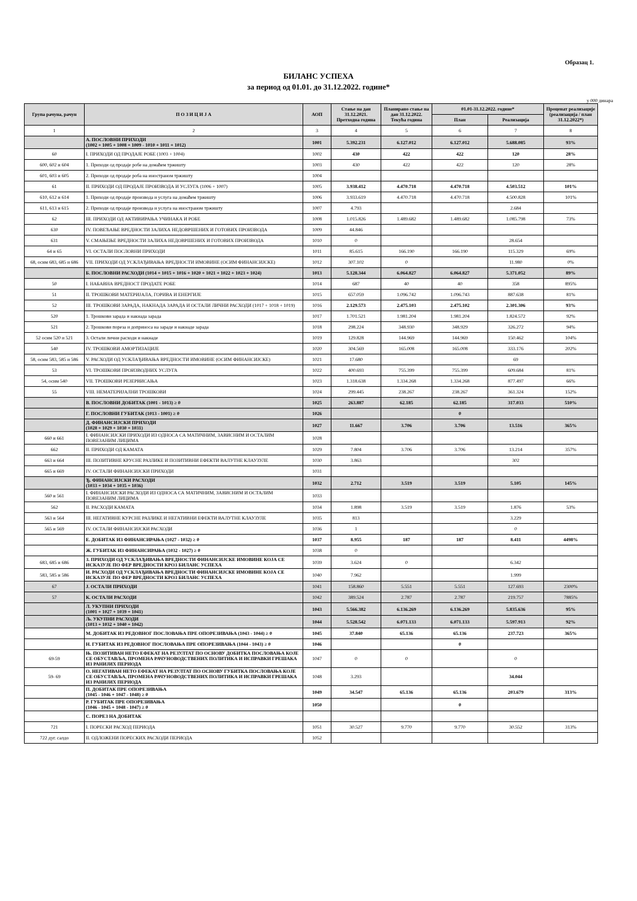Образац 1.
БИЛАНС УСПЕХА
за период од 01.01. до 31.12.2022. године*
у 000 динара
| Група рачуна, рачун | П О З И Ц И Ј А | АОП | Стање на дан 31.12.2021. Претходна година | Планирано стање на дан 31.12.2022. Текућа година | 01.01-31.12.2022. године* | | Проценат реализације (реализација / план 31.12.2022*) |
| --- | --- | --- | --- | --- | --- | --- | --- |
| | | | | | План | Реализација | |
| 1 | 2 | 3 | 4 | 5 | 6 | 7 | 8 |
| | А. ПОСЛОВНИ ПРИХОДИ (1002 + 1005 + 1008 + 1009 - 1010 + 1011 + 1012) | 1001 | 5.392.231 | 6.127.012 | 6.127.012 | 5.688.085 | 93% |
| 60 | I. ПРИХОДИ ОД ПРОДАЈЕ РОБЕ (1003 + 1004) | 1002 | 430 | 422 | 422 | 120 | 28% |
| 600, 602 и 604 | 1. Приходи од продаје робе на домаћем тржишту | 1003 | 430 | 422 | 422 | 120 | 28% |
| 601, 603 и 605 | 2. Приходи од продаје роба на иностраном тржишту | 1004 | | | | | |
| 61 | II. ПРИХОДИ ОД ПРОДАЈЕ ПРОИЗВОДА И УСЛУГА (1006 + 1007) | 1005 | 3.938.412 | 4.470.718 | 4.470.718 | 4.503.512 | 101% |
| 610, 612 и 614 | 1. Приходи од продаје производа и услуга на домаћем тржишту | 1006 | 3.933.619 | 4.470.718 | 4.470.718 | 4.500.828 | 101% |
| 611, 613 и 615 | 2. Приходи од продаје производа и услуга на иностраном тржишту | 1007 | 4.793 | | | 2.684 | |
| 62 | III. ПРИХОДИ ОД АКТИВИРАЊА УЧИНАКА И РОБЕ | 1008 | 1.015.826 | 1.489.682 | 1.489.682 | 1.085.798 | 73% |
| 630 | IV. ПОВЕЋАЊЕ ВРЕДНОСТИ ЗАЛИХА НЕДОВРШЕНИХ И ГОТОВИХ ПРОИЗВОДА | 1009 | 44.846 | | | | |
| 631 | V. СМАЊЕЊЕ ВРЕДНОСТИ ЗАЛИХА НЕДОВРШЕНИХ И ГОТОВИХ ПРОИЗВОДА | 1010 | 0 | | | 28.654 | |
| 64 и 65 | VI. ОСТАЛИ ПОСЛОВНИ ПРИХОДИ | 1011 | 85.615 | 166.190 | 166.190 | 115.329 | 69% |
| 68, осим 683, 685 и 686 | VII. ПРИХОДИ ОД УСКЛАЂИВАЊА ВРЕДНОСТИ ИМОВИНЕ (ОСИМ ФИНАНСИЈСКЕ) | 1012 | 307.102 | 0 | | 11.980 | 0% |
| | Б. ПОСЛОВНИ РАСХОДИ (1014 + 1015 + 1016 + 1020 + 1021 + 1022 + 1023 + 1024) | 1013 | 5.128.344 | 6.064.827 | 6.064.827 | 5.371.052 | 89% |
| 50 | I. НАБАВНА ВРЕДНОСТ ПРОДАТЕ РОБЕ | 1014 | 687 | 40 | 40 | 358 | 895% |
| 51 | II. ТРОШКОВИ МАТЕРИЈАЛА, ГОРИВА И ЕНЕРГИЈЕ | 1015 | 657.059 | 1.096.742 | 1.096.743 | 887.638 | 81% |
| 52 | III. ТРОШКОВИ ЗАРАДА, НАКНАДА ЗАРАДА И ОСТАЛИ ЛИЧНИ РАСХОДИ (1017 + 1018 + 1019) | 1016 | 2.129.573 | 2.475.103 | 2.475.102 | 2.301.306 | 93% |
| 520 | 1. Трошкови зарада и накнада зарада | 1017 | 1.701.521 | 1.981.204 | 1.981.204 | 1.824.572 | 92% |
| 521 | 2. Трошкови пореза и доприноса на зараде и накнаде зарада | 1018 | 298.224 | 348.930 | 348.929 | 326.272 | 94% |
| 52 осим 520 и 521 | 3. Остали лични расходи и накнаде | 1019 | 129.828 | 144.969 | 144.969 | 150.462 | 104% |
| 540 | IV. ТРОШКОВИ АМОРТИЗАЦИЈЕ | 1020 | 304.569 | 165.008 | 165.008 | 333.176 | 202% |
| 58, осим 583, 585 и 586 | V. РАСХОДИ ОД УСКЛАЂИВАЊА ВРЕДНОСТИ ИМОВИНЕ (ОСИМ ФИНАНСИЈСКЕ) | 1021 | 17.680 | | | 69 | |
| 53 | VI. ТРОШКОВИ ПРОИЗВОДНИХ УСЛУГА | 1022 | 400.693 | 755.399 | 755.399 | 609.684 | 81% |
| 54, осим 540 | VII. ТРОШКОВИ РЕЗЕРВИСАЊА | 1023 | 1.318.638 | 1.334.268 | 1.334.268 | 877.497 | 66% |
| 55 | VIII. НЕМАТЕРИЈАЛНИ ТРОШКОВИ | 1024 | 299.445 | 238.267 | 238.267 | 361.324 | 152% |
| | В. ПОСЛОВНИ ДОБИТАК (1001 - 1013) ≥ 0 | 1025 | 263.887 | 62.185 | 62.185 | 317.033 | 510% |
| | Г. ПОСЛОВНИ ГУБИТАК (1013 - 1001) ≥ 0 | 1026 | | | 0 | | |
| | Д. ФИНАНСИЈСКИ ПРИХОДИ (1028 + 1029 + 1030 + 1031) | 1027 | 11.667 | 3.706 | 3.706 | 13.516 | 365% |
| 660 и 661 | I. ФИНАНСИЈСКИ ПРИХОДИ ИЗ ОДНОСА СА МАТИЧНИМ, ЗАВИСНИМ И ОСТАЛИМ ПОВЕЗАНИМ ЛИЦИМА | 1028 | | | | | |
| 662 | II. ПРИХОДИ ОД КАМАТА | 1029 | 7.804 | 3.706 | 3.706 | 13.214 | 357% |
| 663 и 664 | III. ПОЗИТИВНЕ КРУСНЕ РАЗЛИКЕ И ПОЗИТИВНИ ЕФЕКТИ ВАЛУТНЕ КЛАУЗУЛЕ | 1030 | 3.863 | | | 302 | |
| 665 и 669 | IV. ОСТАЛИ ФИНАНСИЈСКИ ПРИХОДИ | 1031 | | | | | |
| | Ђ. ФИНАНСИЈСКИ РАСХОДИ (1033 + 1034 + 1035 + 1036) | 1032 | 2.712 | 3.519 | 3.519 | 5.105 | 145% |
| 560 и 561 | I. ФИНАНСИЈСКИ РАСХОДИ ИЗ ОДНОСА СА МАТИЧНИМ, ЗАВИСНИМ И ОСТАЛИМ ПОВЕЗАНИМ ЛИЦИМА | 1033 | | | | | |
| 562 | II. РАСХОДИ КАМАТА | 1034 | 1.898 | 3.519 | 3.519 | 1.876 | 53% |
| 563 и 564 | III. НЕГАТИВНЕ КУРСНЕ РАЗЛИКЕ И НЕГАТИВНИ ЕФЕКТИ ВАЛУТНЕ КЛАУЗУЛЕ | 1035 | 813 | | | 3.229 | |
| 565 и 569 | IV. ОСТАЛИ ФИНАНСИЈСКИ РАСХОДИ | 1036 | 1 | | | 0 | |
| | Е. ДОБИТАК ИЗ ФИНАНСИРАЊА (1027 - 1032) ≥ 0 | 1037 | 8.955 | 187 | 187 | 8.411 | 4498% |
| | Ж. ГУБИТАК ИЗ ФИНАНСИРАЊА (1032 - 1027) ≥ 0 | 1038 | 0 | | | | |
| 683, 685 и 686 | З. ПРИХОДИ ОД УСКЛАЂИВАЊА ВРЕДНОСТИ ФИНАНСИЈСКЕ ИМОВИНЕ КОЈА СЕ ИСКАЗУЈЕ ПО ФЕР ВРЕДНОСТИ КРОЗ БИЛАНС УСПЕХА | 1039 | 3.624 | 0 | | 6.342 | |
| 583, 585 и 586 | И. РАСХОДИ ОД УСКЛАЂИВАЊА ВРЕДНОСТИ ФИНАНСИЈСКЕ ИМОВИНЕ КОЈА СЕ ИСКАЗУЈЕ ПО ФЕР ВРЕДНОСТИ КРОЗ БИЛАНС УСПЕХА | 1040 | 7.962 | | | 1.999 | |
| 67 | Ј. ОСТАЛИ ПРИХОДИ | 1041 | 158.860 | 5.551 | 5.551 | 127.693 | 2300% |
| 57 | К. ОСТАЛИ РАСХОДИ | 1042 | 389.524 | 2.787 | 2.787 | 219.757 | 7885% |
| | Л. УКУПНИ ПРИХОДИ (1001 + 1027 + 1039 + 1041) | 1043 | 5.566.382 | 6.136.269 | 6.136.269 | 5.835.636 | 95% |
| | Љ. УКУПНИ РАСХОДИ (1013 + 1032 + 1040 + 1042) | 1044 | 5.528.542 | 6.071.133 | 6.071.133 | 5.597.913 | 92% |
| | М. ДОБИТАК ИЗ РЕДОВНОГ ПОСЛОВАЊА ПРЕ ОПОРЕЗИВАЊА (1043 - 1044) ≥ 0 | 1045 | 37.840 | 65.136 | 65.136 | 237.723 | 365% |
| | Н. ГУБИТАК ИЗ РЕДОВНОГ ПОСЛОВАЊА ПРЕ ОПОРЕЗИВАЊА (1044 - 1043) ≥ 0 | 1046 | | | 0 | | |
| 69-59 | Њ. ПОЗИТИВАН НЕТО ЕФЕКАТ НА РЕЗУЛТАТ ПО ОСНОВУ ДОБИТКА ПОСЛОВАЊА КОЈЕ СЕ ОБУСТАВЉА, ПРОМЕНА РАЧУНОВОДСТВЕНИХ ПОЛИТИКА И ИСПРАВКИ ГРЕШАКА ИЗ РАНИЈИХ ПЕРИОДА | 1047 | 0 | 0 | | 0 | |
| 59- 69 | О. НЕГАТИВАН НЕТО ЕФЕКАТ НА РЕЗУЛТАТ ПО ОСНОВУ ГУБИТКА ПОСЛОВАЊА КОЈЕ СЕ ОБУСТАВЉА, ПРОМЕНА РАЧУНОВОДСТВЕНИХ ПОЛИТИКА И ИСПРАВКИ ГРЕШАКА ИЗ РАНИЈИХ ПЕРИОДА | 1048 | 3.293 | | | 34.044 | |
| | П. ДОБИТАК ПРЕ ОПОРЕЗИВАЊА (1045 - 1046 + 1047 - 1048) ≥ 0 | 1049 | 34.547 | 65.136 | 65.136 | 203.679 | 313% |
| | Р. ГУБИТАК ПРЕ ОПОРЕЗИВАЊА (1046 - 1045 + 1048 - 1047) ≥ 0 | 1050 | | | 0 | | |
| | С. ПОРЕЗ НА ДОБИТАК | | | | | | |
| 721 | I. ПОРЕСКИ РАСХОД ПЕРИОДА | 1051 | 30.527 | 9.770 | 9.770 | 30.552 | 313% |
| 722 дуг. салдо | II. ОДЛОЖЕНИ ПОРЕСКИХ РАСХОДИ ПЕРИОДА | 1052 | | | | | |